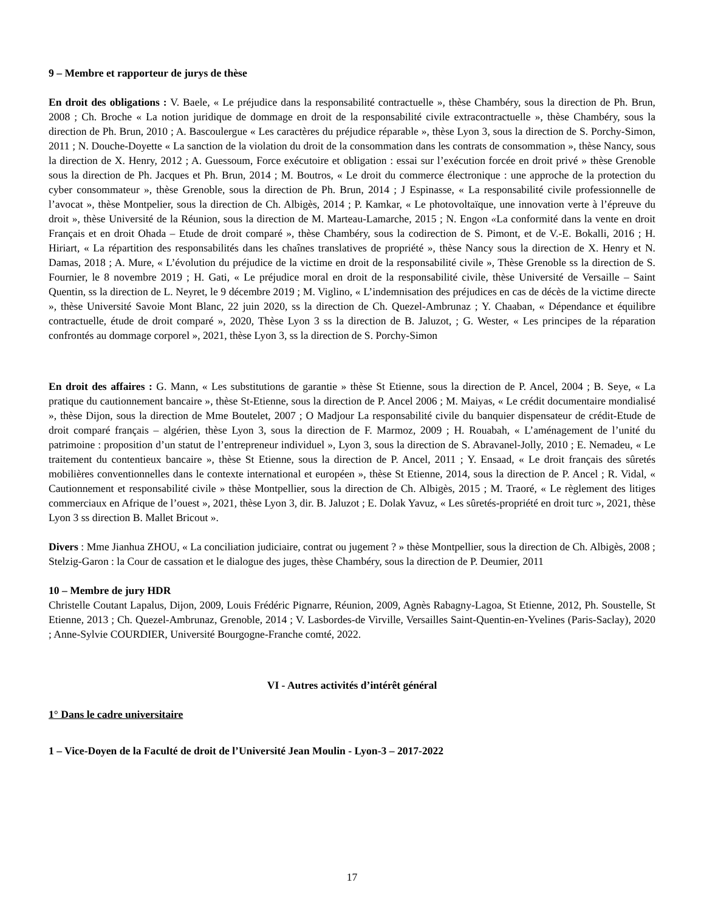9 – Membre et rapporteur de jurys de thèse
En droit des obligations : V. Baele, « Le préjudice dans la responsabilité contractuelle », thèse Chambéry, sous la direction de Ph. Brun, 2008 ; Ch. Broche « La notion juridique de dommage en droit de la responsabilité civile extracontractuelle », thèse Chambéry, sous la direction de Ph. Brun, 2010 ; A. Bascoulergue « Les caractères du préjudice réparable », thèse Lyon 3, sous la direction de S. Porchy-Simon, 2011 ; N. Douche-Doyette « La sanction de la violation du droit de la consommation dans les contrats de consommation », thèse Nancy, sous la direction de X. Henry, 2012 ; A. Guessoum, Force exécutoire et obligation : essai sur l’exécution forcée en droit privé » thèse Grenoble sous la direction de Ph. Jacques et Ph. Brun, 2014 ; M. Boutros, « Le droit du commerce électronique : une approche de la protection du cyber consommateur », thèse Grenoble, sous la direction de Ph. Brun, 2014 ; J Espinasse, « La responsabilité civile professionnelle de l’avocat », thèse Montpelier, sous la direction de Ch. Albigès, 2014 ; P. Kamkar, « Le photovoltaïque, une innovation verte à l’épreuve du droit », thèse Université de la Réunion, sous la direction de M. Marteau-Lamarche, 2015 ; N. Engon «La conformité dans la vente en droit Français et en droit Ohada – Etude de droit comparé », thèse Chambéry, sous la codirection de S. Pimont, et de V.-E. Bokalli, 2016 ; H. Hiriart, « La répartition des responsabilités dans les chaînes translatives de propriété », thèse Nancy sous la direction de X. Henry et N. Damas, 2018 ; A. Mure, « L’évolution du préjudice de la victime en droit de la responsabilité civile », Thèse Grenoble ss la direction de S. Fournier, le 8 novembre 2019 ; H. Gati, « Le préjudice moral en droit de la responsabilité civile, thèse Université de Versaille – Saint Quentin, ss la direction de L. Neyret, le 9 décembre 2019 ; M. Viglino, « L’indemnisation des préjudices en cas de décès de la victime directe », thèse Université Savoie Mont Blanc, 22 juin 2020, ss la direction de Ch. Quezel-Ambrunaz ; Y. Chaaban, « Dépendance et équilibre contractuelle, étude de droit comparé », 2020, Thèse Lyon 3 ss la direction de B. Jaluzot, ; G. Wester, « Les principes de la réparation confrontés au dommage corporel », 2021, thèse Lyon 3, ss la direction de S. Porchy-Simon
En droit des affaires : G. Mann, « Les substitutions de garantie » thèse St Etienne, sous la direction de P. Ancel, 2004 ; B. Seye, « La pratique du cautionnement bancaire », thèse St-Etienne, sous la direction de P. Ancel 2006 ; M. Maiyas, « Le crédit documentaire mondialisé », thèse Dijon, sous la direction de Mme Boutelet, 2007 ; O Madjour La responsabilité civile du banquier dispensateur de crédit-Etude de droit comparé français – algérien, thèse Lyon 3, sous la direction de F. Marmoz, 2009 ; H. Rouabah, « L’aménagement de l’unité du patrimoine : proposition d’un statut de l’entrepreneur individuel », Lyon 3, sous la direction de S. Abravanel-Jolly, 2010 ; E. Nemadeu, « Le traitement du contentieux bancaire », thèse St Etienne, sous la direction de P. Ancel, 2011 ; Y. Ensaad, « Le droit français des sûretés mobilières conventionnelles dans le contexte international et européen », thèse St Etienne, 2014, sous la direction de P. Ancel ; R. Vidal, « Cautionnement et responsabilité civile » thèse Montpellier, sous la direction de Ch. Albigès, 2015 ; M. Traoré, « Le règlement des litiges commerciaux en Afrique de l’ouest », 2021, thèse Lyon 3, dir. B. Jaluzot ; E. Dolak Yavuz, « Les sûretés-propriété en droit turc », 2021, thèse Lyon 3 ss direction B. Mallet Bricout ».
Divers : Mme Jianhua ZHOU, « La conciliation judiciaire, contrat ou jugement ? » thèse Montpellier, sous la direction de Ch. Albigès, 2008 ; Stelzig-Garon : la Cour de cassation et le dialogue des juges, thèse Chambéry, sous la direction de P. Deumier, 2011
10 – Membre de jury HDR
Christelle Coutant Lapalus, Dijon, 2009, Louis Frédéric Pignarre, Réunion, 2009, Agnès Rabagny-Lagoa, St Etienne, 2012, Ph. Soustelle, St Etienne, 2013 ; Ch. Quezel-Ambrunaz, Grenoble, 2014 ; V. Lasbordes-de Virville, Versailles Saint-Quentin-en-Yvelines (Paris-Saclay), 2020 ; Anne-Sylvie COURDIER, Université Bourgogne-Franche comté, 2022.
VI - Autres activités d’intérêt général
1° Dans le cadre universitaire
1 – Vice-Doyen de la Faculté de droit de l’Université Jean Moulin - Lyon-3 – 2017-2022
17